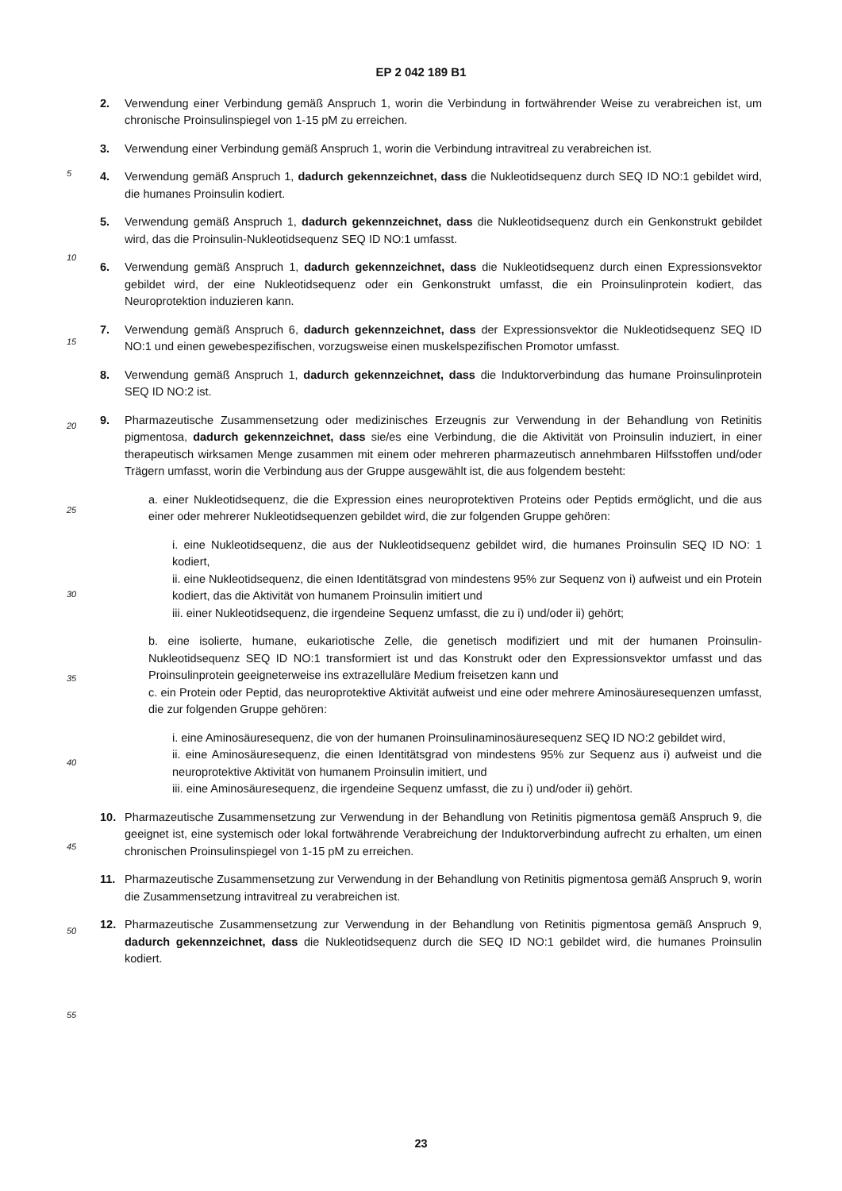EP 2 042 189 B1
5
10
15
20
25
30
35
40
45
50
55
2. Verwendung einer Verbindung gemäß Anspruch 1, worin die Verbindung in fortwährender Weise zu verabreichen ist, um chronische Proinsulinspiegel von 1-15 pM zu erreichen.
3. Verwendung einer Verbindung gemäß Anspruch 1, worin die Verbindung intravitreal zu verabreichen ist.
4. Verwendung gemäß Anspruch 1, dadurch gekennzeichnet, dass die Nukleotidsequenz durch SEQ ID NO:1 gebildet wird, die humanes Proinsulin kodiert.
5. Verwendung gemäß Anspruch 1, dadurch gekennzeichnet, dass die Nukleotidsequenz durch ein Genkonstrukt gebildet wird, das die Proinsulin-Nukleotidsequenz SEQ ID NO:1 umfasst.
6. Verwendung gemäß Anspruch 1, dadurch gekennzeichnet, dass die Nukleotidsequenz durch einen Expressionsvektor gebildet wird, der eine Nukleotidsequenz oder ein Genkonstrukt umfasst, die ein Proinsulinprotein kodiert, das Neuroprotektion induzieren kann.
7. Verwendung gemäß Anspruch 6, dadurch gekennzeichnet, dass der Expressionsvektor die Nukleotidsequenz SEQ ID NO:1 und einen gewebespezifischen, vorzugsweise einen muskelspezifischen Promotor umfasst.
8. Verwendung gemäß Anspruch 1, dadurch gekennzeichnet, dass die Induktorverbindung das humane Proinsulinprotein SEQ ID NO:2 ist.
9. Pharmazeutische Zusammensetzung oder medizinisches Erzeugnis zur Verwendung in der Behandlung von Retinitis pigmentosa, dadurch gekennzeichnet, dass sie/es eine Verbindung, die die Aktivität von Proinsulin induziert, in einer therapeutisch wirksamen Menge zusammen mit einem oder mehreren pharmazeutisch annehmbaren Hilfsstoffen und/oder Trägern umfasst, worin die Verbindung aus der Gruppe ausgewählt ist, die aus folgendem besteht:
a. einer Nukleotidsequenz, die die Expression eines neuroprotektiven Proteins oder Peptids ermöglicht, und die aus einer oder mehrerer Nukleotidsequenzen gebildet wird, die zur folgenden Gruppe gehören:
i. eine Nukleotidsequenz, die aus der Nukleotidsequenz gebildet wird, die humanes Proinsulin SEQ ID NO: 1 kodiert,
ii. eine Nukleotidsequenz, die einen Identitätsgrad von mindestens 95% zur Sequenz von i) aufweist und ein Protein kodiert, das die Aktivität von humanem Proinsulin imitiert und
iii. einer Nukleotidsequenz, die irgendeine Sequenz umfasst, die zu i) und/oder ii) gehört;
b. eine isolierte, humane, eukariotische Zelle, die genetisch modifiziert und mit der humanen Proinsulin-Nukleotidsequenz SEQ ID NO:1 transformiert ist und das Konstrukt oder den Expressionsvektor umfasst und das Proinsulinprotein geeigneterweise ins extrazelluläre Medium freisetzen kann und
c. ein Protein oder Peptid, das neuroprotektive Aktivität aufweist und eine oder mehrere Aminosäuresequenzen umfasst, die zur folgenden Gruppe gehören:
i. eine Aminosäuresequenz, die von der humanen Proinsulinaminosäuresequenz SEQ ID NO:2 gebildet wird,
ii. eine Aminosäuresequenz, die einen Identitätsgrad von mindestens 95% zur Sequenz aus i) aufweist und die neuroprotektive Aktivität von humanem Proinsulin imitiert, und
iii. eine Aminosäuresequenz, die irgendeine Sequenz umfasst, die zu i) und/oder ii) gehört.
10. Pharmazeutische Zusammensetzung zur Verwendung in der Behandlung von Retinitis pigmentosa gemäß Anspruch 9, die geeignet ist, eine systemisch oder lokal fortwährende Verabreichung der Induktorverbindung aufrecht zu erhalten, um einen chronischen Proinsulinspiegel von 1-15 pM zu erreichen.
11. Pharmazeutische Zusammensetzung zur Verwendung in der Behandlung von Retinitis pigmentosa gemäß Anspruch 9, worin die Zusammensetzung intravitreal zu verabreichen ist.
12. Pharmazeutische Zusammensetzung zur Verwendung in der Behandlung von Retinitis pigmentosa gemäß Anspruch 9, dadurch gekennzeichnet, dass die Nukleotidsequenz durch die SEQ ID NO:1 gebildet wird, die humanes Proinsulin kodiert.
23